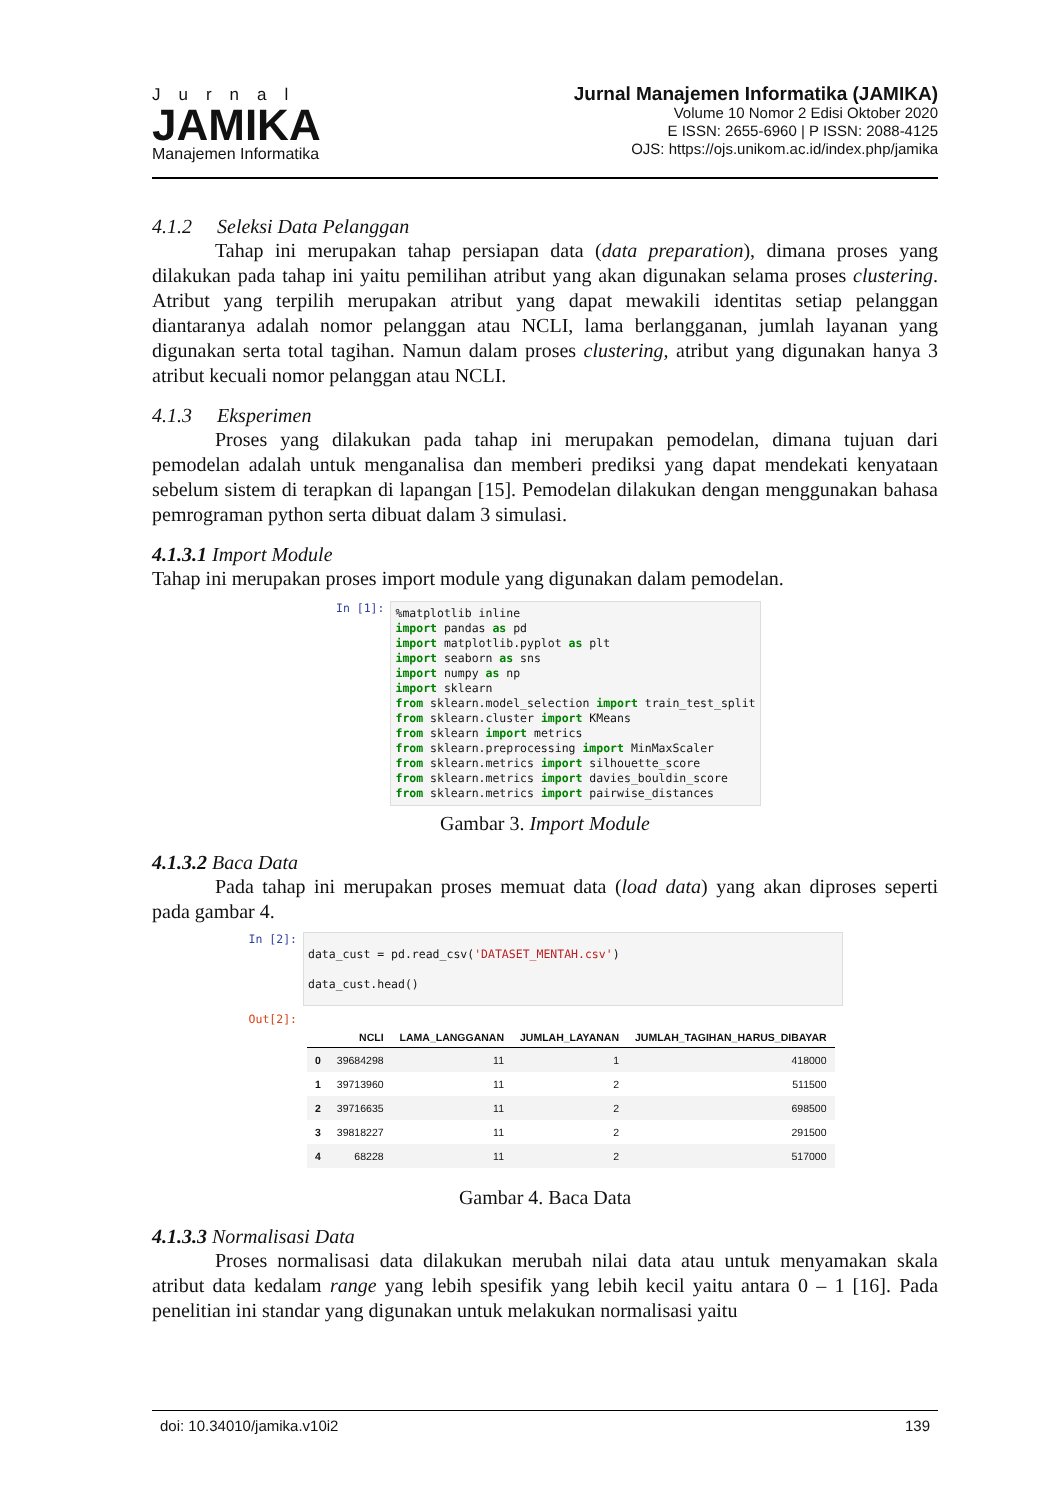Jurnal
JAMIKA
Manajemen Informatika
Jurnal Manajemen Informatika (JAMIKA)
Volume 10 Nomor 2 Edisi Oktober 2020
E ISSN: 2655-6960 | P ISSN: 2088-4125
OJS: https://ojs.unikom.ac.id/index.php/jamika
4.1.2 Seleksi Data Pelanggan
Tahap ini merupakan tahap persiapan data (data preparation), dimana proses yang dilakukan pada tahap ini yaitu pemilihan atribut yang akan digunakan selama proses clustering. Atribut yang terpilih merupakan atribut yang dapat mewakili identitas setiap pelanggan diantaranya adalah nomor pelanggan atau NCLI, lama berlangganan, jumlah layanan yang digunakan serta total tagihan. Namun dalam proses clustering, atribut yang digunakan hanya 3 atribut kecuali nomor pelanggan atau NCLI.
4.1.3 Eksperimen
Proses yang dilakukan pada tahap ini merupakan pemodelan, dimana tujuan dari pemodelan adalah untuk menganalisa dan memberi prediksi yang dapat mendekati kenyataan sebelum sistem di terapkan di lapangan [15]. Pemodelan dilakukan dengan menggunakan bahasa pemrograman python serta dibuat dalam 3 simulasi.
4.1.3.1 Import Module
Tahap ini merupakan proses import module yang digunakan dalam pemodelan.
In [1]:
%matplotlib inline
import pandas as pd
import matplotlib.pyplot as plt
import seaborn as sns
import numpy as np
import sklearn
from sklearn.model_selection import train_test_split
from sklearn.cluster import KMeans
from sklearn import metrics
from sklearn.preprocessing import MinMaxScaler
from sklearn.metrics import silhouette_score
from sklearn.metrics import davies_bouldin_score
from sklearn.metrics import pairwise_distances
Gambar 3. Import Module
4.1.3.2 Baca Data
Pada tahap ini merupakan proses memuat data (load data) yang akan diproses seperti pada gambar 4.
In [2]:
data_cust = pd.read_csv('DATASET_MENTAH.csv')
data_cust.head()
Out[2]:
| | NCLI | LAMA_LANGGANAN | JUMLAH_LAYANAN | JUMLAH_TAGIHAN_HARUS_DIBAYAR |
| --- | --- | --- | --- | --- |
| 0 | 39684298 | 11 | 1 | 418000 |
| 1 | 39713960 | 11 | 2 | 511500 |
| 2 | 39716635 | 11 | 2 | 698500 |
| 3 | 39818227 | 11 | 2 | 291500 |
| 4 | 68228 | 11 | 2 | 517000 |
Gambar 4. Baca Data
4.1.3.3 Normalisasi Data
Proses normalisasi data dilakukan merubah nilai data atau untuk menyamakan skala atribut data kedalam range yang lebih spesifik yang lebih kecil yaitu antara 0 – 1 [16]. Pada penelitian ini standar yang digunakan untuk melakukan normalisasi yaitu
doi: 10.34010/jamika.v10i2 139